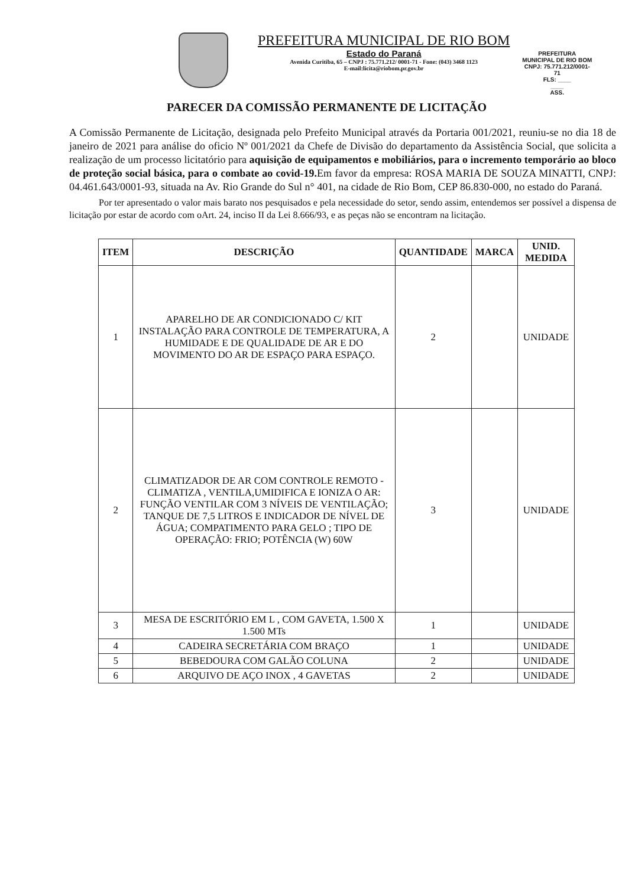PREFEITURA MUNICIPAL DE RIO BOM
Estado do Paraná
Avenida Curitiba, 65 – CNPJ : 75.771.212/ 0001-71 - Fone: (043) 3468 1123
E-mail:licita@riobom.pr.gov.br
PREFEITURA MUNICIPAL DE RIO BOM CNPJ: 75.771.212/0001-71
FLS: ____
____
ASS.
PARECER DA COMISSÃO PERMANENTE DE LICITAÇÃO
A Comissão Permanente de Licitação, designada pelo Prefeito Municipal através da Portaria 001/2021, reuniu-se no dia 18 de janeiro de 2021 para análise do oficio Nº 001/2021 da Chefe de Divisão do departamento da Assistência Social, que solicita a realização de um processo licitatório para aquisição de equipamentos e mobiliários, para o incremento temporário ao bloco de proteção social básica, para o combate ao covid-19. Em favor da empresa: ROSA MARIA DE SOUZA MINATTI, CNPJ: 04.461.643/0001-93, situada na Av. Rio Grande do Sul n° 401, na cidade de Rio Bom, CEP 86.830-000, no estado do Paraná.
Por ter apresentado o valor mais barato nos pesquisados e pela necessidade do setor, sendo assim, entendemos ser possível a dispensa de licitação por estar de acordo com oArt. 24, inciso II da Lei 8.666/93, e as peças não se encontram na licitação.
| ITEM | DESCRIÇÃO | QUANTIDADE | MARCA | UNID. MEDIDA |
| --- | --- | --- | --- | --- |
| 1 | APARELHO DE AR CONDICIONADO C/ KIT INSTALAÇÃO PARA CONTROLE DE TEMPERATURA, A HUMIDADE E DE QUALIDADE DE AR E DO MOVIMENTO DO AR DE ESPAÇO PARA ESPAÇO. | 2 | | UNIDADE |
| 2 | CLIMATIZADOR DE AR COM CONTROLE REMOTO - CLIMATIZA , VENTILA,UMIDIFICA E IONIZA O AR: FUNÇÃO VENTILAR COM 3 NÍVEIS DE VENTILAÇÃO; TANQUE DE 7,5 LITROS E INDICADOR DE NÍVEL DE ÁGUA; COMPATIMENTO PARA GELO ; TIPO DE OPERAÇÃO: FRIO; POTÊNCIA (W) 60W | 3 | | UNIDADE |
| 3 | MESA DE ESCRITÓRIO EM L , COM GAVETA, 1.500 X 1.500 MTs | 1 | | UNIDADE |
| 4 | CADEIRA SECRETÁRIA COM BRAÇO | 1 | | UNIDADE |
| 5 | BEBEDOURA COM GALÃO COLUNA | 2 | | UNIDADE |
| 6 | ARQUIVO DE AÇO INOX , 4 GAVETAS | 2 | | UNIDADE |